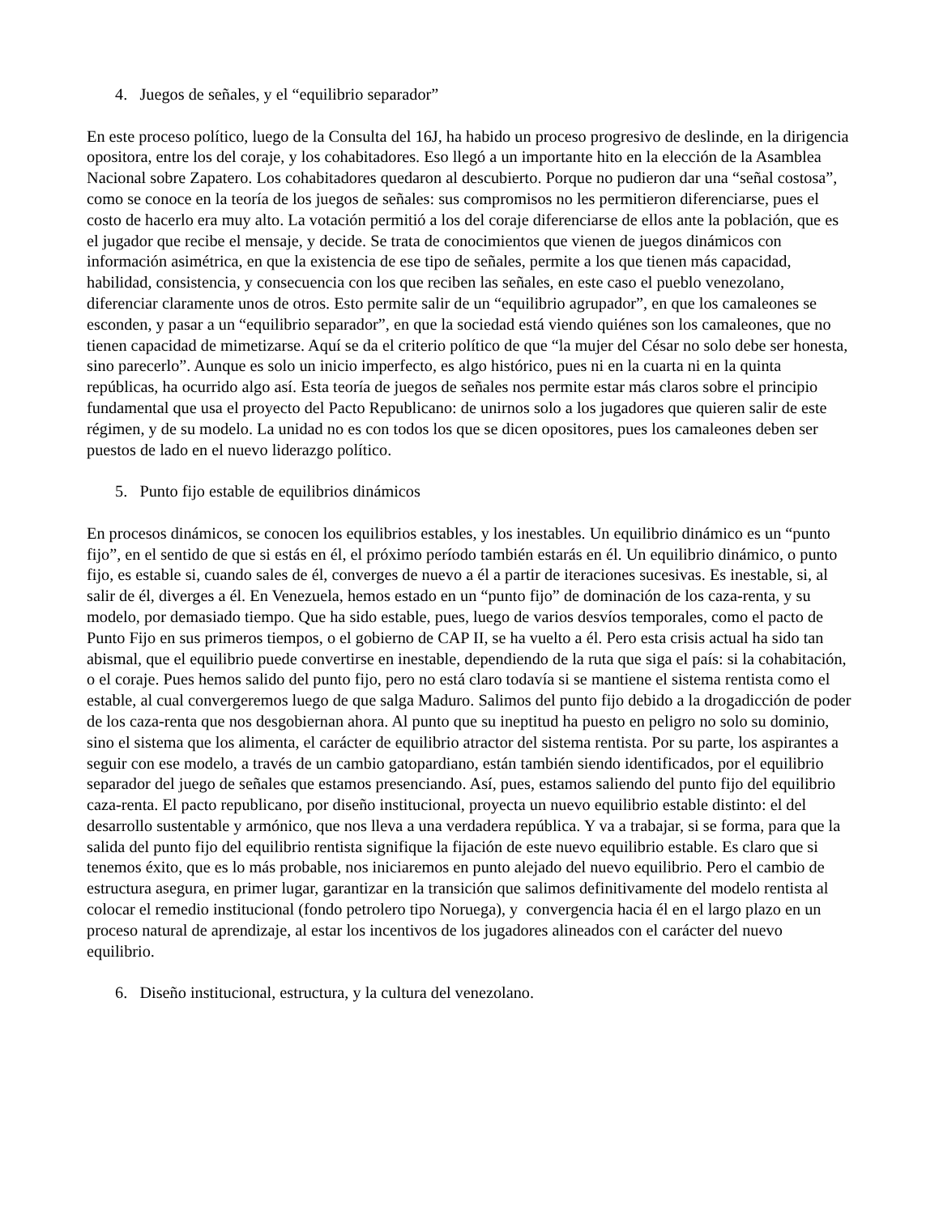4. Juegos de señales, y el “equilibrio separador”
En este proceso político, luego de la Consulta del 16J, ha habido un proceso progresivo de deslinde, en la dirigencia opositora, entre los del coraje, y los cohabitadores. Eso llegó a un importante hito en la elección de la Asamblea Nacional sobre Zapatero. Los cohabitadores quedaron al descubierto. Porque no pudieron dar una “señal costosa”, como se conoce en la teoría de los juegos de señales: sus compromisos no les permitieron diferenciarse, pues el costo de hacerlo era muy alto. La votación permitió a los del coraje diferenciarse de ellos ante la población, que es el jugador que recibe el mensaje, y decide. Se trata de conocimientos que vienen de juegos dinámicos con información asimétrica, en que la existencia de ese tipo de señales, permite a los que tienen más capacidad, habilidad, consistencia, y consecuencia con los que reciben las señales, en este caso el pueblo venezolano, diferenciar claramente unos de otros. Esto permite salir de un “equilibrio agrupador”, en que los camaleones se esconden, y pasar a un “equilibrio separador”, en que la sociedad está viendo quiénes son los camaleones, que no tienen capacidad de mimetizarse. Aquí se da el criterio político de que “la mujer del César no solo debe ser honesta, sino parecerlo”. Aunque es solo un inicio imperfecto, es algo histórico, pues ni en la cuarta ni en la quinta repúblicas, ha ocurrido algo así. Esta teoría de juegos de señales nos permite estar más claros sobre el principio fundamental que usa el proyecto del Pacto Republicano: de unirnos solo a los jugadores que quieren salir de este régimen, y de su modelo. La unidad no es con todos los que se dicen opositores, pues los camaleones deben ser puestos de lado en el nuevo liderazgo político.
5. Punto fijo estable de equilibrios dinámicos
En procesos dinámicos, se conocen los equilibrios estables, y los inestables. Un equilibrio dinámico es un “punto fijo”, en el sentido de que si estás en él, el próximo período también estarás en él. Un equilibrio dinámico, o punto fijo, es estable si, cuando sales de él, converges de nuevo a él a partir de iteraciones sucesivas. Es inestable, si, al salir de él, diverges a él. En Venezuela, hemos estado en un “punto fijo” de dominación de los caza-renta, y su modelo, por demasiado tiempo. Que ha sido estable, pues, luego de varios desvíos temporales, como el pacto de Punto Fijo en sus primeros tiempos, o el gobierno de CAP II, se ha vuelto a él. Pero esta crisis actual ha sido tan abismal, que el equilibrio puede convertirse en inestable, dependiendo de la ruta que siga el país: si la cohabitación, o el coraje. Pues hemos salido del punto fijo, pero no está claro todavía si se mantiene el sistema rentista como el estable, al cual convergeremos luego de que salga Maduro. Salimos del punto fijo debido a la drogadicción de poder de los caza-renta que nos desgobiernan ahora. Al punto que su ineptitud ha puesto en peligro no solo su dominio, sino el sistema que los alimenta, el carácter de equilibrio atractor del sistema rentista. Por su parte, los aspirantes a seguir con ese modelo, a través de un cambio gatopardiano, están también siendo identificados, por el equilibrio separador del juego de señales que estamos presenciando. Así, pues, estamos saliendo del punto fijo del equilibrio caza-renta. El pacto republicano, por diseño institucional, proyecta un nuevo equilibrio estable distinto: el del desarrollo sustentable y armónico, que nos lleva a una verdadera república. Y va a trabajar, si se forma, para que la salida del punto fijo del equilibrio rentista signifique la fijación de este nuevo equilibrio estable. Es claro que si tenemos éxito, que es lo más probable, nos iniciaremos en punto alejado del nuevo equilibrio. Pero el cambio de estructura asegura, en primer lugar, garantizar en la transición que salimos definitivamente del modelo rentista al colocar el remedio institucional (fondo petrolero tipo Noruega), y convergencia hacia él en el largo plazo en un proceso natural de aprendizaje, al estar los incentivos de los jugadores alineados con el carácter del nuevo equilibrio.
6. Diseño institucional, estructura, y la cultura del venezolano.